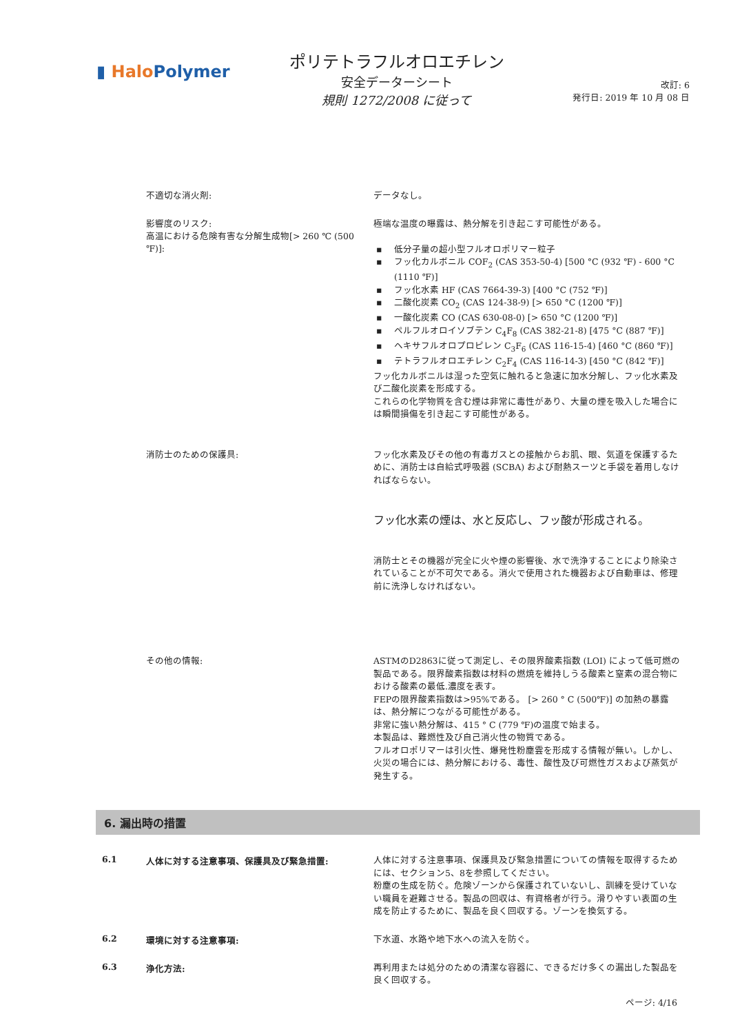▮ Halo Polymer
ポリテトラフルオロエチレン
安全データーシート
規則 1272/2008 に従って
改訂: 6
発行日: 2019 年 10 月 08 日
不適切な消火剤:
データなし。
影響度のリスク:
高温における危険有害な分解生成物[> 260 ℃ (500 ℉)]:
極端な温度の曝露は、熱分解を引き起こす可能性がある。
▪ 低分子量の超小型フルオロポリマー粒子
▪ フッ化カルボニル COF<sub>2</sub> (CAS 353-50-4) [500 °C (932 ℉) - 600 °C (1110 ℉)]
▪ フッ化水素 HF (CAS 7664-39-3) [400 °C (752 ℉)]
▪ 二酸化炭素 CO<sub>2</sub> (CAS 124-38-9) [> 650 °C (1200 ℉)]
▪ 一酸化炭素 CO (CAS 630-08-0) [> 650 °C (1200 ℉)]
▪ ペルフルオロイソブテン C<sub>4</sub>F<sub>8</sub> (CAS 382-21-8) [475 °C (887 ℉)]
▪ ヘキサフルオロプロピレン C<sub>3</sub>F<sub>6</sub> (CAS 116-15-4) [460 °C (860 ℉)]
▪ テトラフルオロエチレン C<sub>2</sub>F<sub>4</sub> (CAS 116-14-3) [450 °C (842 ℉)]
フッ化カルボニルは湿った空気に触れると急速に加水分解し、フッ化水素及び二酸化炭素を形成する。
これらの化学物質を含む煙は非常に毒性があり、大量の煙を吸入した場合には瞬間損傷を引き起こす可能性がある。
消防士のための保護具:
フッ化水素及びその他の有毒ガスとの接触からお肌、眼、気道を保護するために、消防士は自給式呼吸器 (SCBA) および耐熱スーツと手袋を着用しなければならない。
フッ化水素の煙は、水と反応し、フッ酸が形成される。
消防士とその機器が完全に火や煙の影響後、水で洗浄することにより除染されていることが不可欠である。消火で使用された機器および自動車は、修理前に洗浄しなければない。
その他の情報:
ASTMのD2863に従って測定し、その限界酸素指数 (LOI) によって低可燃の製品である。限界酸素指数は材料の燃焼を維持しうる酸素と窒素の混合物における酸素の最低.濃度を表す。
FEPの限界酸素指数は>95%である。 [> 260 ° C (500℉)] の加熱の暴露は、熱分解につながる可能性がある。
非常に強い熱分解は、415 ° C (779 ℉)の温度で始まる。
本製品は、難燃性及び自己消火性の物質である。
フルオロポリマーは引火性、爆発性粉塵雲を形成する情報が無い。しかし、火災の場合には、熱分解における、毒性、酸性及び可燃性ガスおよび蒸気が発生する。
6. 漏出時の措置
6.1 人体に対する注意事項、保護具及び緊急措置:
人体に対する注意事項、保護具及び緊急措置についての情報を取得するためには、セクション5、8を参照してください。
粉塵の生成を防ぐ。危険ゾーンから保護されていないし、訓練を受けていない職員を避難させる。製品の回収は、有資格者が行う。滑りやすい表面の生成を防止するために、製品を良く回収する。ゾーンを換気する。
6.2 環境に対する注意事項:
下水道、水路や地下水への流入を防ぐ。
6.3 浄化方法:
再利用または処分のための清潔な容器に、できるだけ多くの漏出した製品を良く回収する。
ページ: 4/16